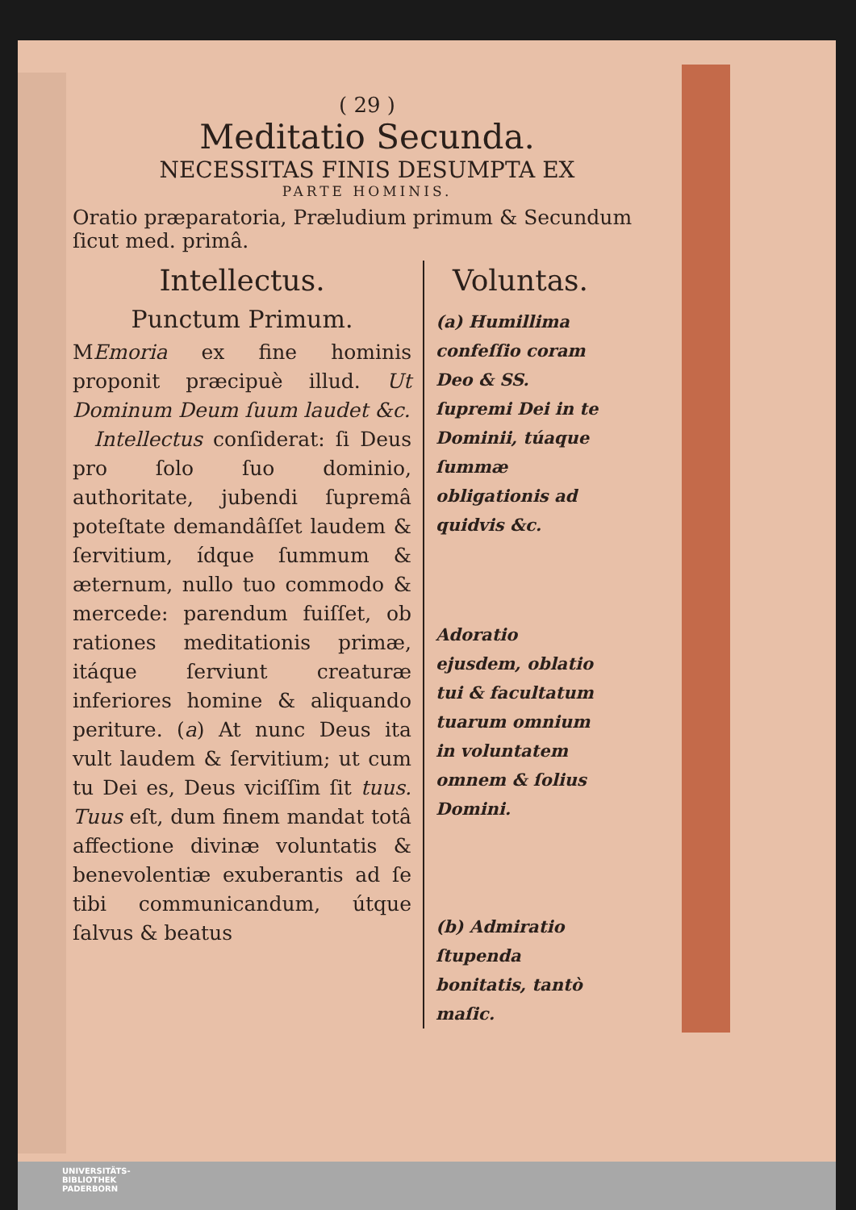( 29 )
Meditatio Secunda.
NECESSITAS FINIS DESUMPTA EX
PARTE HOMINIS.
Oratio præparatoria, Præludium primum & Secundum ſicut med. primâ.
Intellectus.
Punctum Primum.
MEmoria ex fine hominis proponit præcipuè illud. Ut Dominum Deum ſuum laudet &c.
Intellectus conſiderat: ſi Deus pro ſolo ſuo dominio, authoritate, jubendi ſupremâ poteſtate demandâſſet laudem & ſervitium, ídque ſummum & æternum, nullo tuo commodo & mercede: parendum fuiſſet, ob rationes meditationis primæ, itáque ſerviunt creaturæ inferiores homine & aliquando periture. (a) At nunc Deus ita vult laudem & ſervitium; ut cum tu Dei es, Deus viciſſim ſit tuus. Tuus eſt, dum finem mandat totâ affectione divinæ voluntatis & benevolentiæ exuberantis ad ſe tibi communicandum, útque ſalvus & beatus
Voluntas.
(a) Humillima confeſſio coram Deo & SS. ſupremi Dei in te Dominii, túaque ſummæ obligationis ad quidvis &c.
Adoratio ejusdem, oblatio tui & facultatum tuarum omnium in voluntatem omnem & ſolius Domini.
(b) Admiratio ſtupenda bonitatis, tantò maſic.
UNIVERSITÄTS-
BIBLIOTHEK
PADERBORN